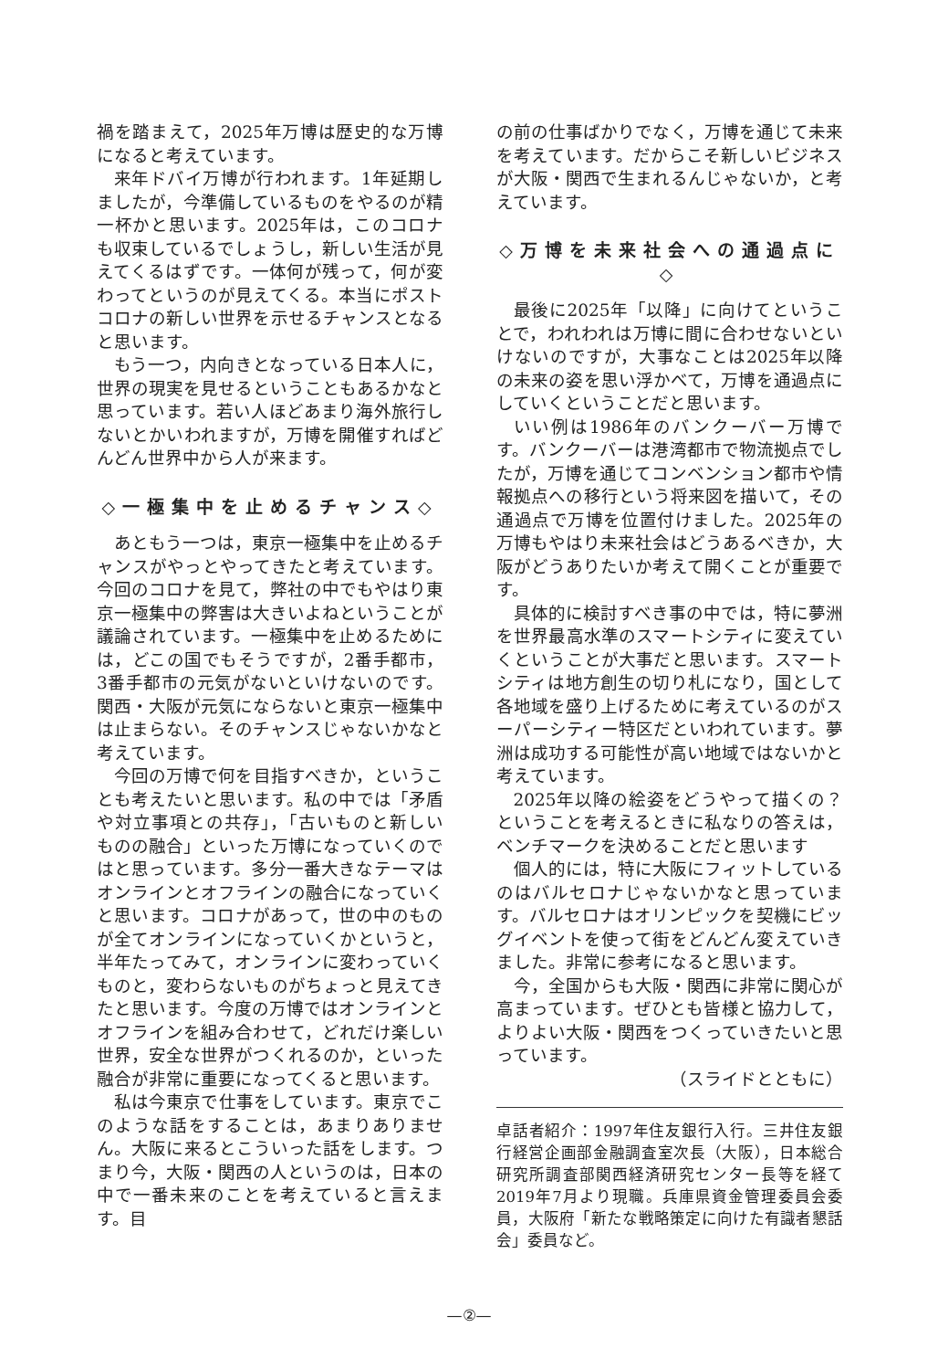禍を踏まえて，2025年万博は歴史的な万博になると考えています。
来年ドバイ万博が行われます。1年延期しましたが，今準備しているものをやるのが精一杯かと思います。2025年は，このコロナも収束しているでしょうし，新しい生活が見えてくるはずです。一体何が残って，何が変わってというのが見えてくる。本当にポストコロナの新しい世界を示せるチャンスとなると思います。
もう一つ，内向きとなっている日本人に，世界の現実を見せるということもあるかなと思っています。若い人ほどあまり海外旅行しないとかいわれますが，万博を開催すればどんどん世界中から人が来ます。
◇一極集中を止めるチャンス◇
あともう一つは，東京一極集中を止めるチャンスがやっとやってきたと考えています。今回のコロナを見て，弊社の中でもやはり東京一極集中の弊害は大きいよねということが議論されています。一極集中を止めるためには，どこの国でもそうですが，2番手都市，3番手都市の元気がないといけないのです。関西・大阪が元気にならないと東京一極集中は止まらない。そのチャンスじゃないかなと考えています。
今回の万博で何を目指すべきか，ということも考えたいと思います。私の中では「矛盾や対立事項との共存」，「古いものと新しいものの融合」といった万博になっていくのではと思っています。多分一番大きなテーマはオンラインとオフラインの融合になっていくと思います。コロナがあって，世の中のものが全てオンラインになっていくかというと，半年たってみて，オンラインに変わっていくものと，変わらないものがちょっと見えてきたと思います。今度の万博ではオンラインとオフラインを組み合わせて，どれだけ楽しい世界，安全な世界がつくれるのか，といった融合が非常に重要になってくると思います。
私は今東京で仕事をしています。東京でこのような話をすることは，あまりありません。大阪に来るとこういった話をします。つまり今，大阪・関西の人というのは，日本の中で一番未来のことを考えていると言えます。目
の前の仕事ばかりでなく，万博を通じて未来を考えています。だからこそ新しいビジネスが大阪・関西で生まれるんじゃないか，と考えています。
◇万博を未来社会への通過点に◇
最後に2025年「以降」に向けてということで，われわれは万博に間に合わせないといけないのですが，大事なことは2025年以降の未来の姿を思い浮かべて，万博を通過点にしていくということだと思います。
いい例は1986年のバンクーバー万博です。バンクーバーは港湾都市で物流拠点でしたが，万博を通じてコンベンション都市や情報拠点への移行という将来図を描いて，その通過点で万博を位置付けました。2025年の万博もやはり未来社会はどうあるべきか，大阪がどうありたいか考えて開くことが重要です。
具体的に検討すべき事の中では，特に夢洲を世界最高水準のスマートシティに変えていくということが大事だと思います。スマートシティは地方創生の切り札になり，国として各地域を盛り上げるために考えているのがスーパーシティー特区だといわれています。夢洲は成功する可能性が高い地域ではないかと考えています。
2025年以降の絵姿をどうやって描くの？ということを考えるときに私なりの答えは，ベンチマークを決めることだと思います
個人的には，特に大阪にフィットしているのはバルセロナじゃないかなと思っています。バルセロナはオリンピックを契機にビッグイベントを使って街をどんどん変えていきました。非常に参考になると思います。
今，全国からも大阪・関西に非常に関心が高まっています。ぜひとも皆様と協力して，よりよい大阪・関西をつくっていきたいと思っています。
（スライドとともに）
卓話者紹介：1997年住友銀行入行。三井住友銀行経営企画部金融調査室次長（大阪），日本総合研究所調査部関西経済研究センター長等を経て2019年7月より現職。兵庫県資金管理委員会委員，大阪府「新たな戦略策定に向けた有識者懇話会」委員など。
—②—